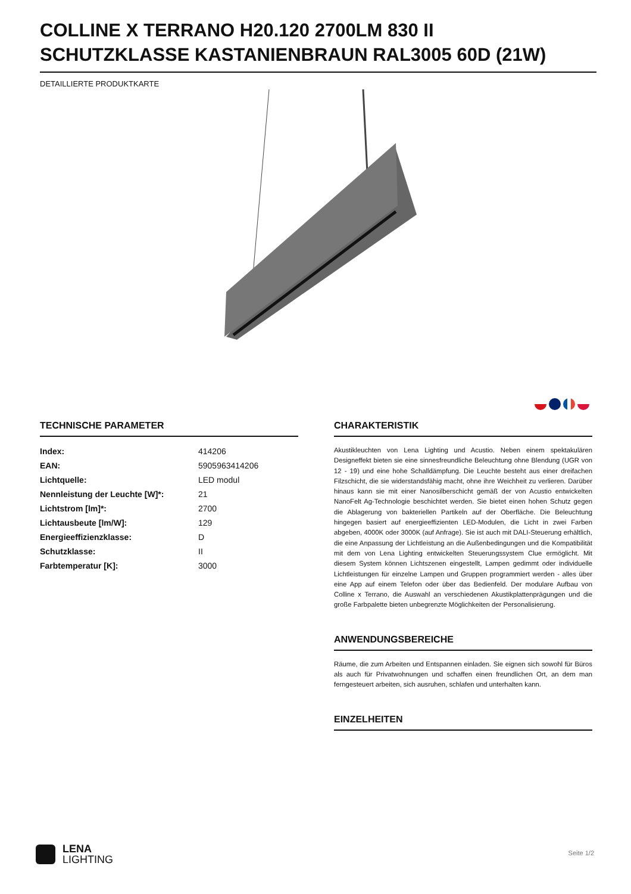COLLINE X TERRANO H20.120 2700LM 830 II SCHUTZKLASSE KASTANIENBRAUN RAL3005 60D (21W)
DETAILLIERTE PRODUKTKARTE
TECHNISCHE PARAMETER
| Index: | 414206 |
| EAN: | 5905963414206 |
| Lichtquelle: | LED modul |
| Nennleistung der Leuchte [W]*: | 21 |
| Lichtstrom [lm]*: | 2700 |
| Lichtausbeute [lm/W]: | 129 |
| Energieeffizienzklasse: | D |
| Schutzklasse: | II |
| Farbtemperatur [K]: | 3000 |
CHARAKTERISTIK
Akustikleuchten von Lena Lighting und Acustio. Neben einem spektakulären Designeffekt bieten sie eine sinnesfreundliche Beleuchtung ohne Blendung (UGR von 12 - 19) und eine hohe Schalldämpfung. Die Leuchte besteht aus einer dreifachen Filzschicht, die sie widerstandsfähig macht, ohne ihre Weichheit zu verlieren. Darüber hinaus kann sie mit einer Nanosilberschicht gemäß der von Acustio entwickelten NanoFelt Ag-Technologie beschichtet werden. Sie bietet einen hohen Schutz gegen die Ablagerung von bakteriellen Partikeln auf der Oberfläche. Die Beleuchtung hingegen basiert auf energieeffizienten LED-Modulen, die Licht in zwei Farben abgeben, 4000K oder 3000K (auf Anfrage). Sie ist auch mit DALI-Steuerung erhältlich, die eine Anpassung der Lichtleistung an die Außenbedingungen und die Kompatibilität mit dem von Lena Lighting entwickelten Steuerungssystem Clue ermöglicht. Mit diesem System können Lichtszenen eingestellt, Lampen gedimmt oder individuelle Lichtleistungen für einzelne Lampen und Gruppen programmiert werden - alles über eine App auf einem Telefon oder über das Bedienfeld. Der modulare Aufbau von Colline x Terrano, die Auswahl an verschiedenen Akustikplattenprägungen und die große Farbpalette bieten unbegrenzte Möglichkeiten der Personalisierung.
ANWENDUNGSBEREICHE
Räume, die zum Arbeiten und Entspannen einladen. Sie eignen sich sowohl für Büros als auch für Privatwohnungen und schaffen einen freundlichen Ort, an dem man ferngesteuert arbeiten, sich ausruhen, schlafen und unterhalten kann.
EINZELHEITEN
LENA
LIGHTING
Seite 1/2